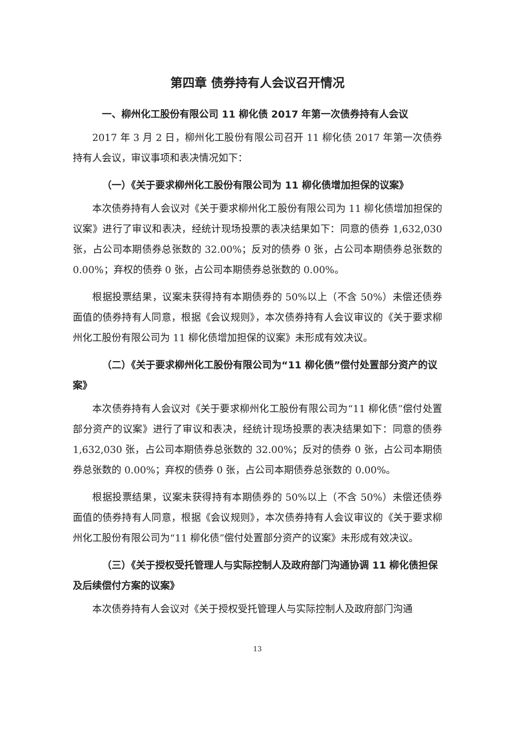第四章 债券持有人会议召开情况
一、柳州化工股份有限公司 11 柳化债 2017 年第一次债券持有人会议
2017 年 3 月 2 日，柳州化工股份有限公司召开 11 柳化债 2017 年第一次债券持有人会议，审议事项和表决情况如下：
（一）《关于要求柳州化工股份有限公司为 11 柳化债增加担保的议案》
本次债券持有人会议对《关于要求柳州化工股份有限公司为 11 柳化债增加担保的议案》进行了审议和表决，经统计现场投票的表决结果如下：同意的债券 1,632,030 张，占公司本期债券总张数的 32.00%；反对的债券 0 张，占公司本期债券总张数的 0.00%；弃权的债券 0 张，占公司本期债券总张数的 0.00%。
根据投票结果，议案未获得持有本期债券的 50%以上（不含 50%）未偿还债券面值的债券持有人同意，根据《会议规则》，本次债券持有人会议审议的《关于要求柳州化工股份有限公司为 11 柳化债增加担保的议案》未形成有效决议。
（二）《关于要求柳州化工股份有限公司为“11 柳化债”偿付处置部分资产的议案》
本次债券持有人会议对《关于要求柳州化工股份有限公司为“11 柳化债”偿付处置部分资产的议案》进行了审议和表决，经统计现场投票的表决结果如下：同意的债券 1,632,030 张，占公司本期债券总张数的 32.00%；反对的债券 0 张，占公司本期债券总张数的 0.00%；弃权的债券 0 张，占公司本期债券总张数的 0.00%。
根据投票结果，议案未获得持有本期债券的 50%以上（不含 50%）未偿还债券面值的债券持有人同意，根据《会议规则》，本次债券持有人会议审议的《关于要求柳州化工股份有限公司为“11 柳化债”偿付处置部分资产的议案》未形成有效决议。
（三）《关于授权受托管理人与实际控制人及政府部门沟通协调 11 柳化债担保及后续偿付方案的议案》
本次债券持有人会议对《关于授权受托管理人与实际控制人及政府部门沟通
13